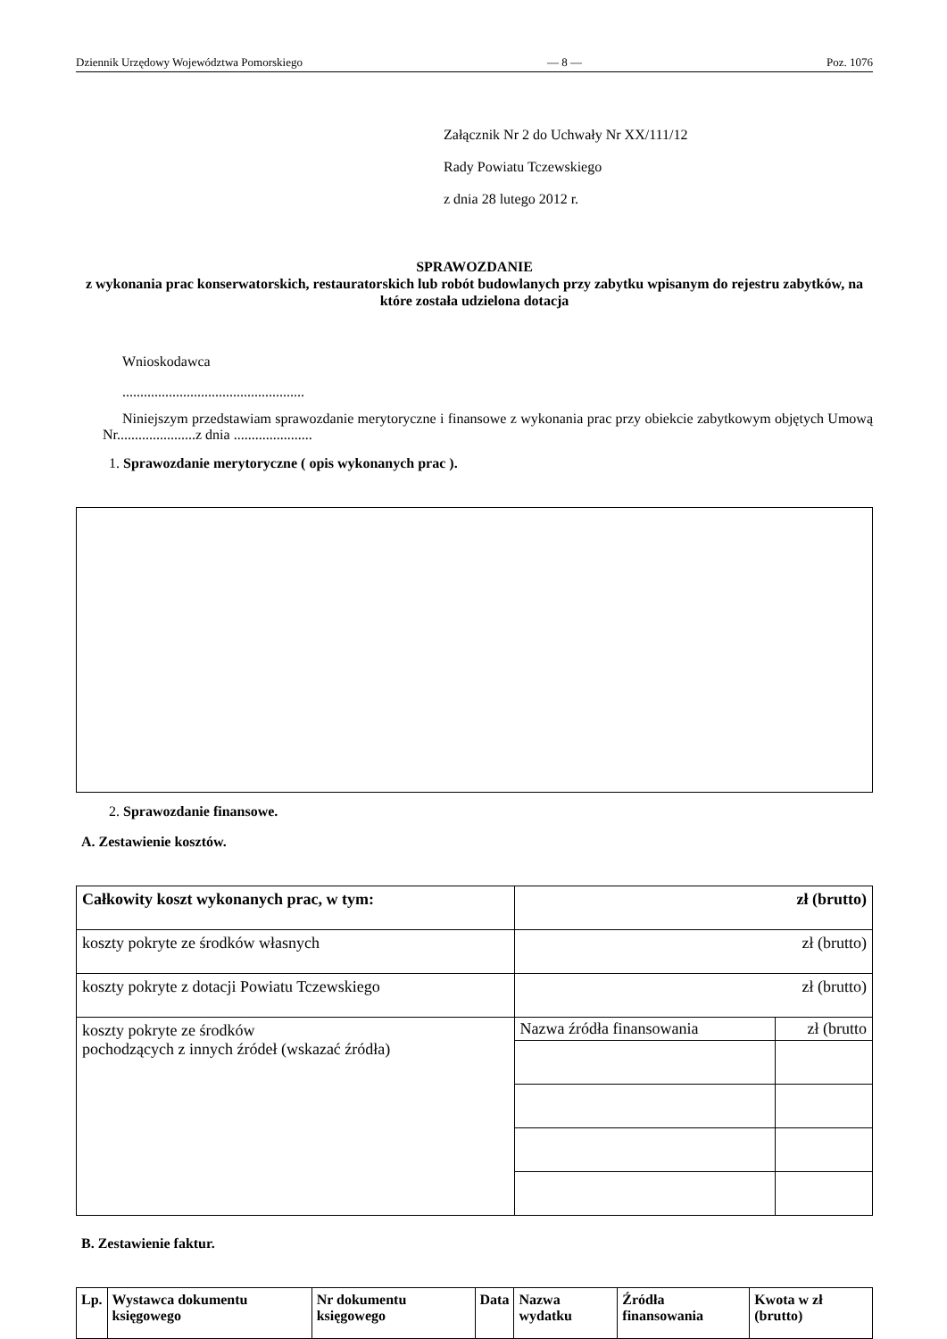Dziennik Urzędowy Województwa Pomorskiego — 8 — Poz. 1076
Załącznik Nr 2 do Uchwały Nr XX/111/12
Rady Powiatu Tczewskiego
z dnia 28 lutego 2012 r.
SPRAWOZDANIE
z wykonania prac konserwatorskich, restauratorskich lub robót budowlanych przy zabytku wpisanym do rejestru zabytków, na które została udzielona dotacja
Wnioskodawca
...................................................
Niniejszym przedstawiam sprawozdanie merytoryczne i finansowe z wykonania prac przy obiekcie zabytkowym objętych Umową Nr......................z dnia ......................
1. Sprawozdanie merytoryczne ( opis wykonanych prac ).
2. Sprawozdanie finansowe.
A. Zestawienie kosztów.
| Całkowity koszt wykonanych prac, w tym: | zł (brutto) | |
| koszty pokryte ze środków własnych | zł (brutto) | |
| koszty pokryte z dotacji Powiatu Tczewskiego | zł (brutto) | |
| koszty pokryte ze środków pochodzących z innych źródeł (wskazać źródła) | Nazwa źródła finansowania | zł (brutto |
B. Zestawienie faktur.
| Lp. | Wystawca dokumentu księgowego | Nr dokumentu księgowego | Data | Nazwa wydatku | Źródła finansowania | Kwota w zł (brutto) |